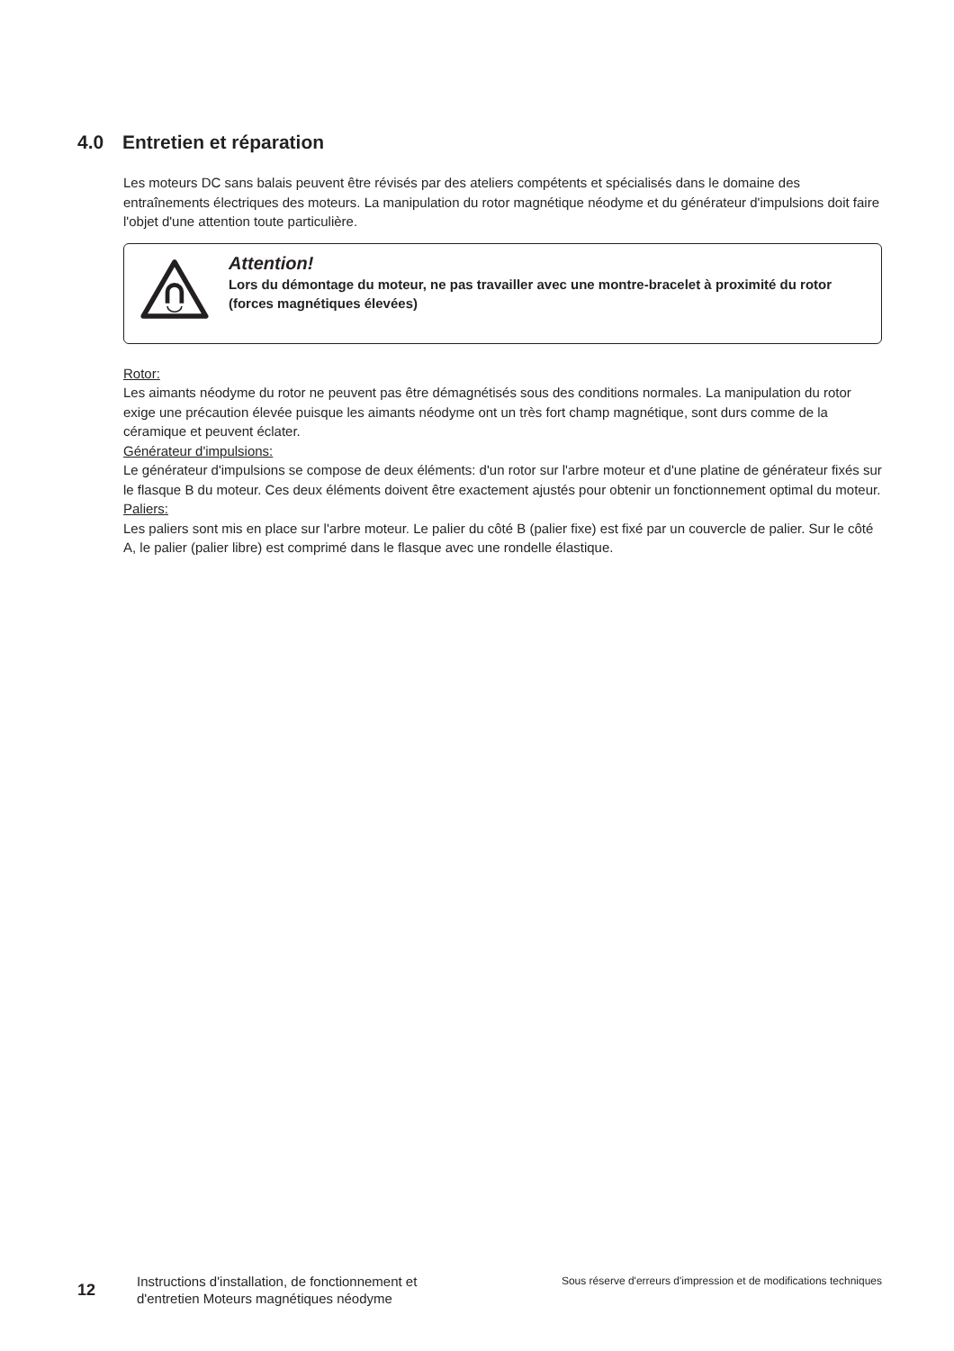4.0 Entretien et réparation
Les moteurs DC sans balais peuvent être révisés par des ateliers compétents et spécialisés dans le domaine des entraînements électriques des moteurs. La manipulation du rotor magnétique néodyme et du générateur d'impulsions doit faire l'objet d'une attention toute particulière.
Attention!
Lors du démontage du moteur, ne pas travailler avec une montre-bracelet à proximité du rotor (forces magnétiques élevées)
Rotor:
Les aimants néodyme du rotor ne peuvent pas être démagnétisés sous des conditions normales. La manipulation du rotor exige une précaution élevée puisque les aimants néodyme ont un très fort champ magnétique, sont durs comme de la céramique et peuvent éclater.
Générateur d'impulsions:
Le générateur d'impulsions se compose de deux éléments: d'un rotor sur l'arbre moteur et d'une platine de générateur fixés sur le flasque B du moteur. Ces deux éléments doivent être exactement ajustés pour obtenir un fonctionnement optimal du moteur.
Paliers:
Les paliers sont mis en place sur l'arbre moteur. Le palier du côté B (palier fixe) est fixé par un couvercle de palier. Sur le côté A, le palier (palier libre) est comprimé dans le flasque avec une rondelle élastique.
12
Instructions d'installation, de fonctionnement et d'entretien Moteurs magnétiques néodyme
Sous réserve d'erreurs d'impression et de modifications techniques